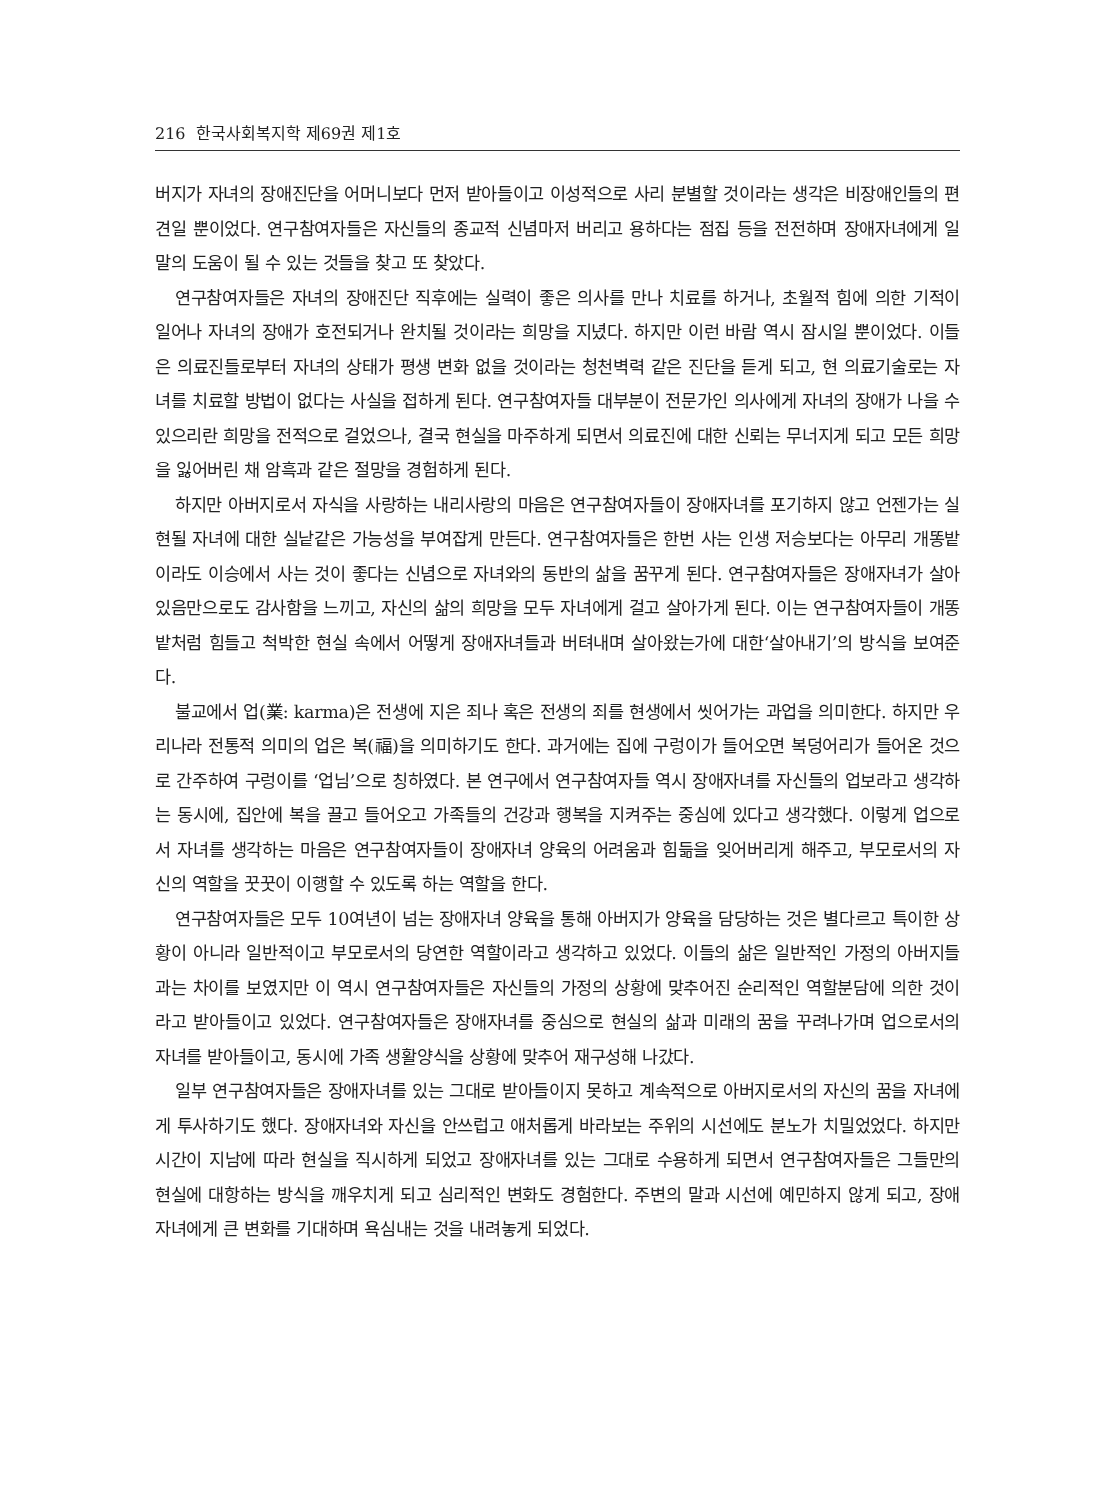216 한국사회복지학 제69권 제1호
버지가 자녀의 장애진단을 어머니보다 먼저 받아들이고 이성적으로 사리 분별할 것이라는 생각은 비장애인들의 편견일 뿐이었다. 연구참여자들은 자신들의 종교적 신념마저 버리고 용하다는 점집 등을 전전하며 장애자녀에게 일말의 도움이 될 수 있는 것들을 찾고 또 찾았다.
연구참여자들은 자녀의 장애진단 직후에는 실력이 좋은 의사를 만나 치료를 하거나, 초월적 힘에 의한 기적이 일어나 자녀의 장애가 호전되거나 완치될 것이라는 희망을 지녔다. 하지만 이런 바람 역시 잠시일 뿐이었다. 이들은 의료진들로부터 자녀의 상태가 평생 변화 없을 것이라는 청천벽력 같은 진단을 듣게 되고, 현 의료기술로는 자녀를 치료할 방법이 없다는 사실을 접하게 된다. 연구참여자들 대부분이 전문가인 의사에게 자녀의 장애가 나을 수 있으리란 희망을 전적으로 걸었으나, 결국 현실을 마주하게 되면서 의료진에 대한 신뢰는 무너지게 되고 모든 희망을 잃어버린 채 암흑과 같은 절망을 경험하게 된다.
하지만 아버지로서 자식을 사랑하는 내리사랑의 마음은 연구참여자들이 장애자녀를 포기하지 않고 언젠가는 실현될 자녀에 대한 실낱같은 가능성을 부여잡게 만든다. 연구참여자들은 한번 사는 인생 저승보다는 아무리 개똥밭이라도 이승에서 사는 것이 좋다는 신념으로 자녀와의 동반의 삶을 꿈꾸게 된다. 연구참여자들은 장애자녀가 살아있음만으로도 감사함을 느끼고, 자신의 삶의 희망을 모두 자녀에게 걸고 살아가게 된다. 이는 연구참여자들이 개똥밭처럼 힘들고 척박한 현실 속에서 어떻게 장애자녀들과 버텨내며 살아왔는가에 대한‘살아내기’의 방식을 보여준다.
불교에서 업(業: karma)은 전생에 지은 죄나 혹은 전생의 죄를 현생에서 씻어가는 과업을 의미한다. 하지만 우리나라 전통적 의미의 업은 복(福)을 의미하기도 한다. 과거에는 집에 구렁이가 들어오면 복덩어리가 들어온 것으로 간주하여 구렁이를 ‘업님’으로 칭하였다. 본 연구에서 연구참여자들 역시 장애자녀를 자신들의 업보라고 생각하는 동시에, 집안에 복을 끌고 들어오고 가족들의 건강과 행복을 지켜주는 중심에 있다고 생각했다. 이렇게 업으로서 자녀를 생각하는 마음은 연구참여자들이 장애자녀 양육의 어려움과 힘듦을 잊어버리게 해주고, 부모로서의 자신의 역할을 꿋꿋이 이행할 수 있도록 하는 역할을 한다.
연구참여자들은 모두 10여년이 넘는 장애자녀 양육을 통해 아버지가 양육을 담당하는 것은 별다르고 특이한 상황이 아니라 일반적이고 부모로서의 당연한 역할이라고 생각하고 있었다. 이들의 삶은 일반적인 가정의 아버지들과는 차이를 보였지만 이 역시 연구참여자들은 자신들의 가정의 상황에 맞추어진 순리적인 역할분담에 의한 것이라고 받아들이고 있었다. 연구참여자들은 장애자녀를 중심으로 현실의 삶과 미래의 꿈을 꾸려나가며 업으로서의 자녀를 받아들이고, 동시에 가족 생활양식을 상황에 맞추어 재구성해 나갔다.
일부 연구참여자들은 장애자녀를 있는 그대로 받아들이지 못하고 계속적으로 아버지로서의 자신의 꿈을 자녀에게 투사하기도 했다. 장애자녀와 자신을 안쓰럽고 애처롭게 바라보는 주위의 시선에도 분노가 치밀었었다. 하지만 시간이 지남에 따라 현실을 직시하게 되었고 장애자녀를 있는 그대로 수용하게 되면서 연구참여자들은 그들만의 현실에 대항하는 방식을 깨우치게 되고 심리적인 변화도 경험한다. 주변의 말과 시선에 예민하지 않게 되고, 장애자녀에게 큰 변화를 기대하며 욕심내는 것을 내려놓게 되었다.